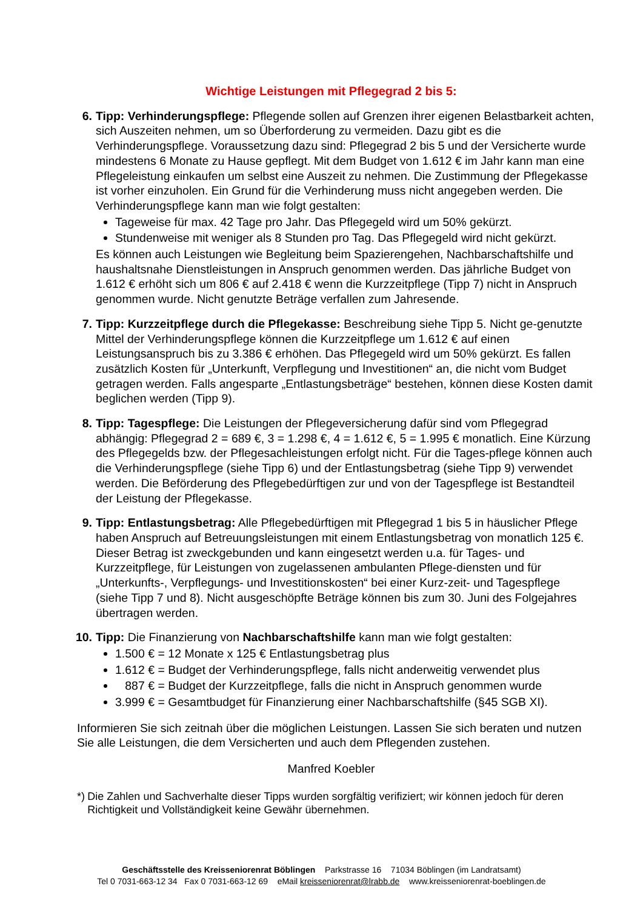Wichtige Leistungen mit Pflegegrad 2 bis 5:
6. Tipp: Verhinderungspflege: Pflegende sollen auf Grenzen ihrer eigenen Belastbarkeit achten, sich Auszeiten nehmen, um so Überforderung zu vermeiden. Dazu gibt es die Verhinderungspflege. Voraussetzung dazu sind: Pflegegrad 2 bis 5 und der Versicherte wurde mindestens 6 Monate zu Hause gepflegt. Mit dem Budget von 1.612 € im Jahr kann man eine Pflegeleistung einkaufen um selbst eine Auszeit zu nehmen. Die Zustimmung der Pflegekasse ist vorher einzuholen. Ein Grund für die Verhinderung muss nicht angegeben werden. Die Verhinderungspflege kann man wie folgt gestalten:
Tageweise für max. 42 Tage pro Jahr. Das Pflegegeld wird um 50% gekürzt.
Stundenweise mit weniger als 8 Stunden pro Tag. Das Pflegegeld wird nicht gekürzt.
Es können auch Leistungen wie Begleitung beim Spazierengehen, Nachbarschaftshilfe und haushaltsnahe Dienstleistungen in Anspruch genommen werden. Das jährliche Budget von 1.612 € erhöht sich um 806 € auf 2.418 € wenn die Kurzzeitpflege (Tipp 7) nicht in Anspruch genommen wurde. Nicht genutzte Beträge verfallen zum Jahresende.
7. Tipp: Kurzzeitpflege durch die Pflegekasse: Beschreibung siehe Tipp 5. Nicht ge-genutzte Mittel der Verhinderungspflege können die Kurzzeitpflege um 1.612 € auf einen Leistungsanspruch bis zu 3.386 € erhöhen. Das Pflegegeld wird um 50% gekürzt. Es fallen zusätzlich Kosten für „Unterkunft, Verpflegung und Investitionen“ an, die nicht vom Budget getragen werden. Falls angesparte „Entlastungsbeträge“ bestehen, können diese Kosten damit beglichen werden (Tipp 9).
8. Tipp: Tagespflege: Die Leistungen der Pflegeversicherung dafür sind vom Pflegegrad abhängig: Pflegegrad 2 = 689 €, 3 = 1.298 €, 4 = 1.612 €, 5 = 1.995 € monatlich. Eine Kürzung des Pflegegelds bzw. der Pflegesachleistungen erfolgt nicht. Für die Tages-pflege können auch die Verhinderungspflege (siehe Tipp 6) und der Entlastungsbetrag (siehe Tipp 9) verwendet werden. Die Beförderung des Pflegebedürftigen zur und von der Tagespflege ist Bestandteil der Leistung der Pflegekasse.
9. Tipp: Entlastungsbetrag: Alle Pflegebedürftigen mit Pflegegrad 1 bis 5 in häuslicher Pflege haben Anspruch auf Betreuungsleistungen mit einem Entlastungsbetrag von monatlich 125 €. Dieser Betrag ist zweckgebunden und kann eingesetzt werden u.a. für Tages- und Kurzzeitpflege, für Leistungen von zugelassenen ambulanten Pflege-diensten und für „Unterkunfts-, Verpflegungs- und Investitionskosten“ bei einer Kurz-zeit- und Tagespflege (siehe Tipp 7 und 8). Nicht ausgeschöpfte Beträge können bis zum 30. Juni des Folgejahres übertragen werden.
10. Tipp: Die Finanzierung von Nachbarschaftshilfe kann man wie folgt gestalten:
1.500 € = 12 Monate x 125 € Entlastungsbetrag plus
1.612 € = Budget der Verhinderungspflege, falls nicht anderweitig verwendet plus
887 € = Budget der Kurzzeitpflege, falls die nicht in Anspruch genommen wurde
3.999 € = Gesamtbudget für Finanzierung einer Nachbarschaftshilfe (§45 SGB XI).
Informieren Sie sich zeitnah über die möglichen Leistungen. Lassen Sie sich beraten und nutzen Sie alle Leistungen, die dem Versicherten und auch dem Pflegenden zustehen.
Manfred Koebler
*) Die Zahlen und Sachverhalte dieser Tipps wurden sorgfältig verifiziert; wir können jedoch für deren Richtigkeit und Vollständigkeit keine Gewähr übernehmen.
Geschäftsstelle des Kreisseniorenrat Böblingen Parkstrasse 16 71034 Böblingen (im Landratsamt)
Tel 0 7031-663-12 34 Fax 0 7031-663-12 69 eMail kreisseniorenrat@lrabb.de www.kreisseniorenrat-boeblingen.de